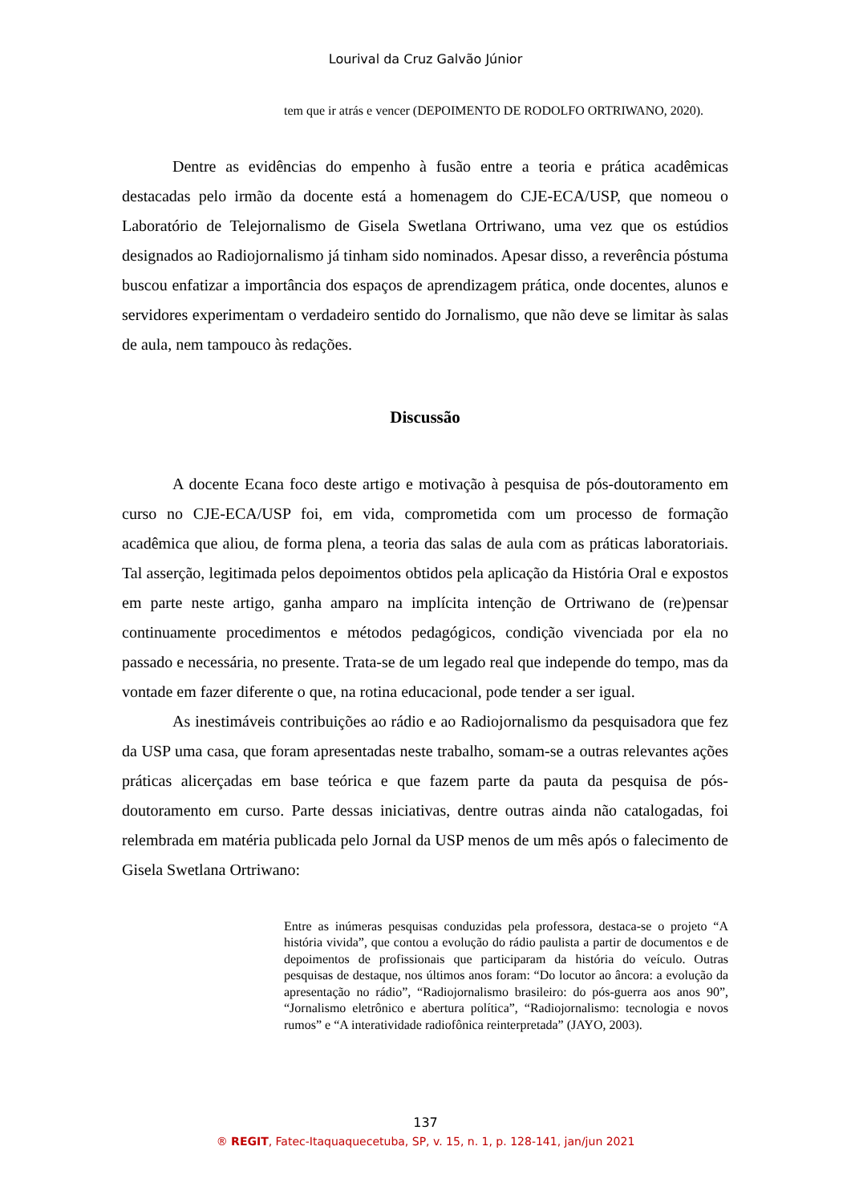Lourival da Cruz Galvão Júnior
tem que ir atrás e vencer (DEPOIMENTO DE RODOLFO ORTRIWANO, 2020).
Dentre as evidências do empenho à fusão entre a teoria e prática acadêmicas destacadas pelo irmão da docente está a homenagem do CJE-ECA/USP, que nomeou o Laboratório de Telejornalismo de Gisela Swetlana Ortriwano, uma vez que os estúdios designados ao Radiojornalismo já tinham sido nominados. Apesar disso, a reverência póstuma buscou enfatizar a importância dos espaços de aprendizagem prática, onde docentes, alunos e servidores experimentam o verdadeiro sentido do Jornalismo, que não deve se limitar às salas de aula, nem tampouco às redações.
Discussão
A docente Ecana foco deste artigo e motivação à pesquisa de pós-doutoramento em curso no CJE-ECA/USP foi, em vida, comprometida com um processo de formação acadêmica que aliou, de forma plena, a teoria das salas de aula com as práticas laboratoriais. Tal asserção, legitimada pelos depoimentos obtidos pela aplicação da História Oral e expostos em parte neste artigo, ganha amparo na implícita intenção de Ortriwano de (re)pensar continuamente procedimentos e métodos pedagógicos, condição vivenciada por ela no passado e necessária, no presente. Trata-se de um legado real que independe do tempo, mas da vontade em fazer diferente o que, na rotina educacional, pode tender a ser igual.
As inestimáveis contribuições ao rádio e ao Radiojornalismo da pesquisadora que fez da USP uma casa, que foram apresentadas neste trabalho, somam-se a outras relevantes ações práticas alicerçadas em base teórica e que fazem parte da pauta da pesquisa de pós-doutoramento em curso. Parte dessas iniciativas, dentre outras ainda não catalogadas, foi relembrada em matéria publicada pelo Jornal da USP menos de um mês após o falecimento de Gisela Swetlana Ortriwano:
Entre as inúmeras pesquisas conduzidas pela professora, destaca-se o projeto “A história vivida”, que contou a evolução do rádio paulista a partir de documentos e de depoimentos de profissionais que participaram da história do veículo. Outras pesquisas de destaque, nos últimos anos foram: “Do locutor ao âncora: a evolução da apresentação no rádio”, “Radiojornalismo brasileiro: do pós-guerra aos anos 90”, “Jornalismo eletrônico e abertura política”, “Radiojornalismo: tecnologia e novos rumos” e “A interatividade radiofônica reinterpretada” (JAYO, 2003).
137
® REGIT, Fatec-Itaquaquecetuba, SP, v. 15, n. 1, p. 128-141, jan/jun 2021